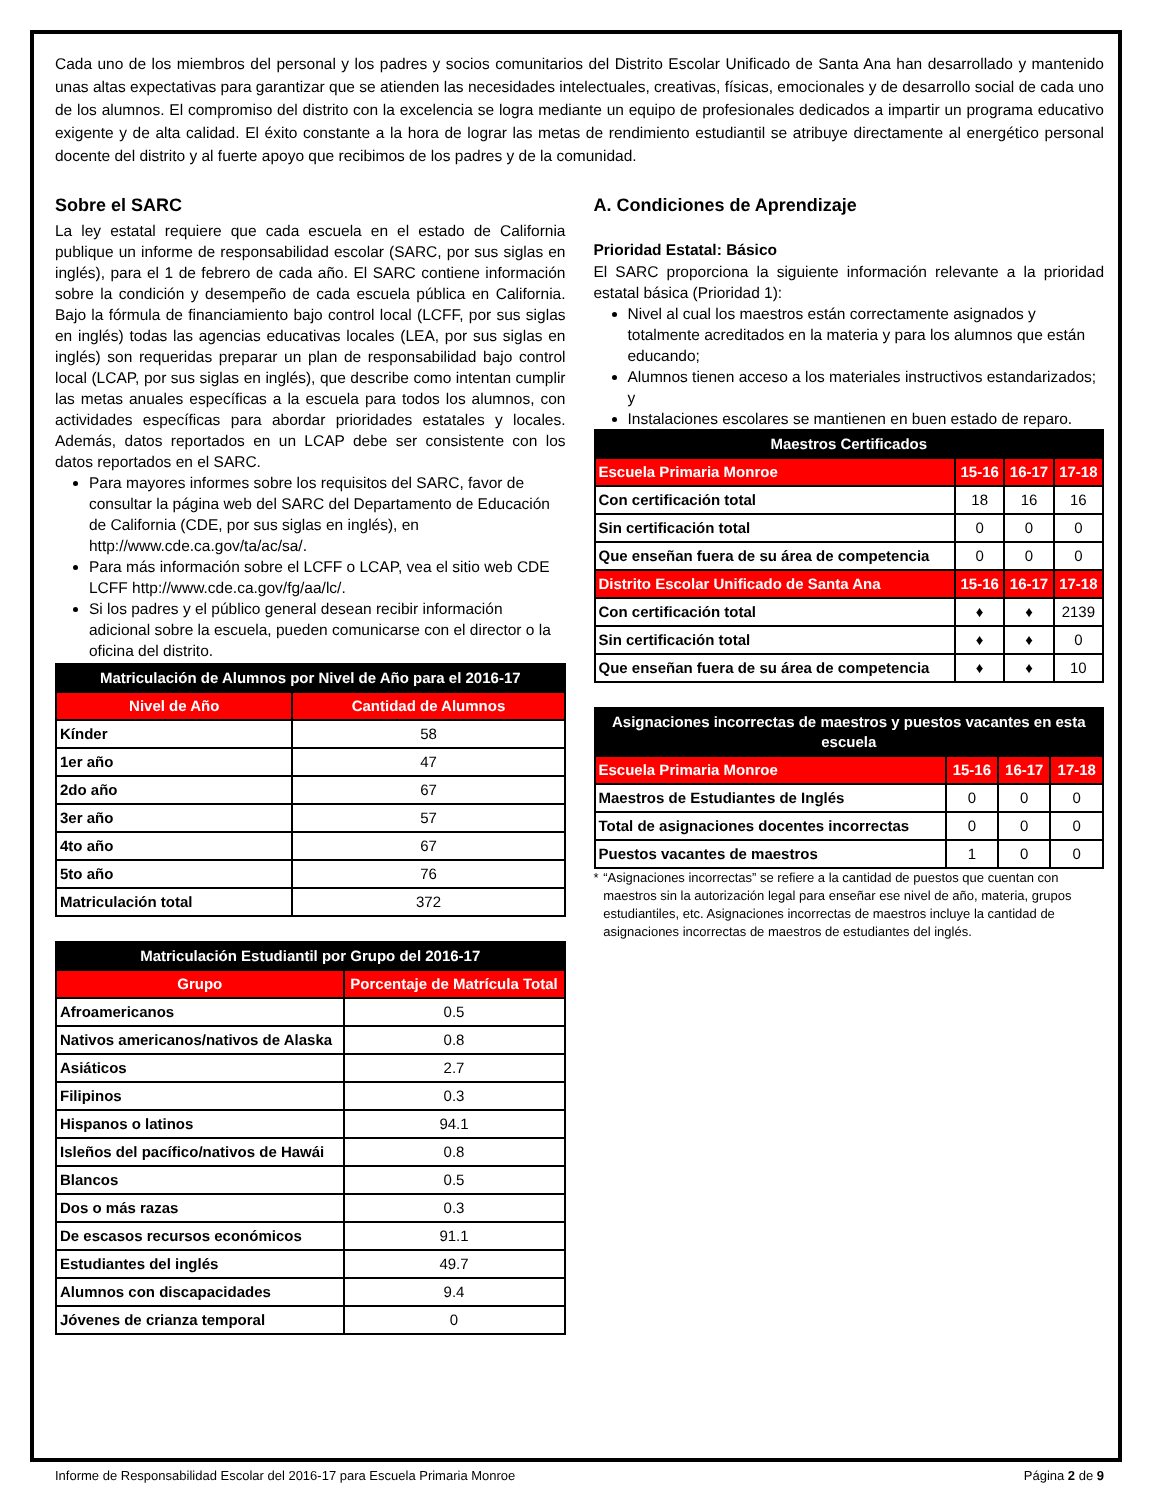Cada uno de los miembros del personal y los padres y socios comunitarios del Distrito Escolar Unificado de Santa Ana han desarrollado y mantenido unas altas expectativas para garantizar que se atienden las necesidades intelectuales, creativas, físicas, emocionales y de desarrollo social de cada uno de los alumnos. El compromiso del distrito con la excelencia se logra mediante un equipo de profesionales dedicados a impartir un programa educativo exigente y de alta calidad. El éxito constante a la hora de lograr las metas de rendimiento estudiantil se atribuye directamente al energético personal docente del distrito y al fuerte apoyo que recibimos de los padres y de la comunidad.
Sobre el SARC
La ley estatal requiere que cada escuela en el estado de California publique un informe de responsabilidad escolar (SARC, por sus siglas en inglés), para el 1 de febrero de cada año. El SARC contiene información sobre la condición y desempeño de cada escuela pública en California. Bajo la fórmula de financiamiento bajo control local (LCFF, por sus siglas en inglés) todas las agencias educativas locales (LEA, por sus siglas en inglés) son requeridas preparar un plan de responsabilidad bajo control local (LCAP, por sus siglas en inglés), que describe como intentan cumplir las metas anuales específicas a la escuela para todos los alumnos, con actividades específicas para abordar prioridades estatales y locales. Además, datos reportados en un LCAP debe ser consistente con los datos reportados en el SARC.
Para mayores informes sobre los requisitos del SARC, favor de consultar la página web del SARC del Departamento de Educación de California (CDE, por sus siglas en inglés), en http://www.cde.ca.gov/ta/ac/sa/.
Para más información sobre el LCFF o LCAP, vea el sitio web CDE LCFF http://www.cde.ca.gov/fg/aa/lc/.
Si los padres y el público general desean recibir información adicional sobre la escuela, pueden comunicarse con el director o la oficina del distrito.
| Matriculación de Alumnos por Nivel de Año para el 2016-17 | |
| --- | --- |
| Nivel de Año | Cantidad de Alumnos |
| Kínder | 58 |
| 1er año | 47 |
| 2do año | 67 |
| 3er año | 57 |
| 4to año | 67 |
| 5to año | 76 |
| Matriculación total | 372 |
| Matriculación Estudiantil por Grupo del 2016-17 | |
| --- | --- |
| Grupo | Porcentaje de Matrícula Total |
| Afroamericanos | 0.5 |
| Nativos americanos/nativos de Alaska | 0.8 |
| Asiáticos | 2.7 |
| Filipinos | 0.3 |
| Hispanos o latinos | 94.1 |
| Isleños del pacífico/nativos de Hawái | 0.8 |
| Blancos | 0.5 |
| Dos o más razas | 0.3 |
| De escasos recursos económicos | 91.1 |
| Estudiantes del inglés | 49.7 |
| Alumnos con discapacidades | 9.4 |
| Jóvenes de crianza temporal | 0 |
A. Condiciones de Aprendizaje
Prioridad Estatal: Básico
El SARC proporciona la siguiente información relevante a la prioridad estatal básica (Prioridad 1):
Nivel al cual los maestros están correctamente asignados y totalmente acreditados en la materia y para los alumnos que están educando;
Alumnos tienen acceso a los materiales instructivos estandarizados; y
Instalaciones escolares se mantienen en buen estado de reparo.
| Maestros Certificados | | | |
| --- | --- | --- | --- |
| Escuela Primaria Monroe | 15-16 | 16-17 | 17-18 |
| Con certificación total | 18 | 16 | 16 |
| Sin certificación total | 0 | 0 | 0 |
| Que enseñan fuera de su área de competencia | 0 | 0 | 0 |
| Distrito Escolar Unificado de Santa Ana | 15-16 | 16-17 | 17-18 |
| Con certificación total | ♦ | ♦ | 2139 |
| Sin certificación total | ♦ | ♦ | 0 |
| Que enseñan fuera de su área de competencia | ♦ | ♦ | 10 |
| Asignaciones incorrectas de maestros y puestos vacantes en esta escuela | | | |
| --- | --- | --- | --- |
| Escuela Primaria Monroe | 15-16 | 16-17 | 17-18 |
| Maestros de Estudiantes de Inglés | 0 | 0 | 0 |
| Total de asignaciones docentes incorrectas | 0 | 0 | 0 |
| Puestos vacantes de maestros | 1 | 0 | 0 |
* “Asignaciones incorrectas” se refiere a la cantidad de puestos que cuentan con maestros sin la autorización legal para enseñar ese nivel de año, materia, grupos estudiantiles, etc. Asignaciones incorrectas de maestros incluye la cantidad de asignaciones incorrectas de maestros de estudiantes del inglés.
Informe de Responsabilidad Escolar del 2016-17 para Escuela Primaria Monroe Página 2 de 9